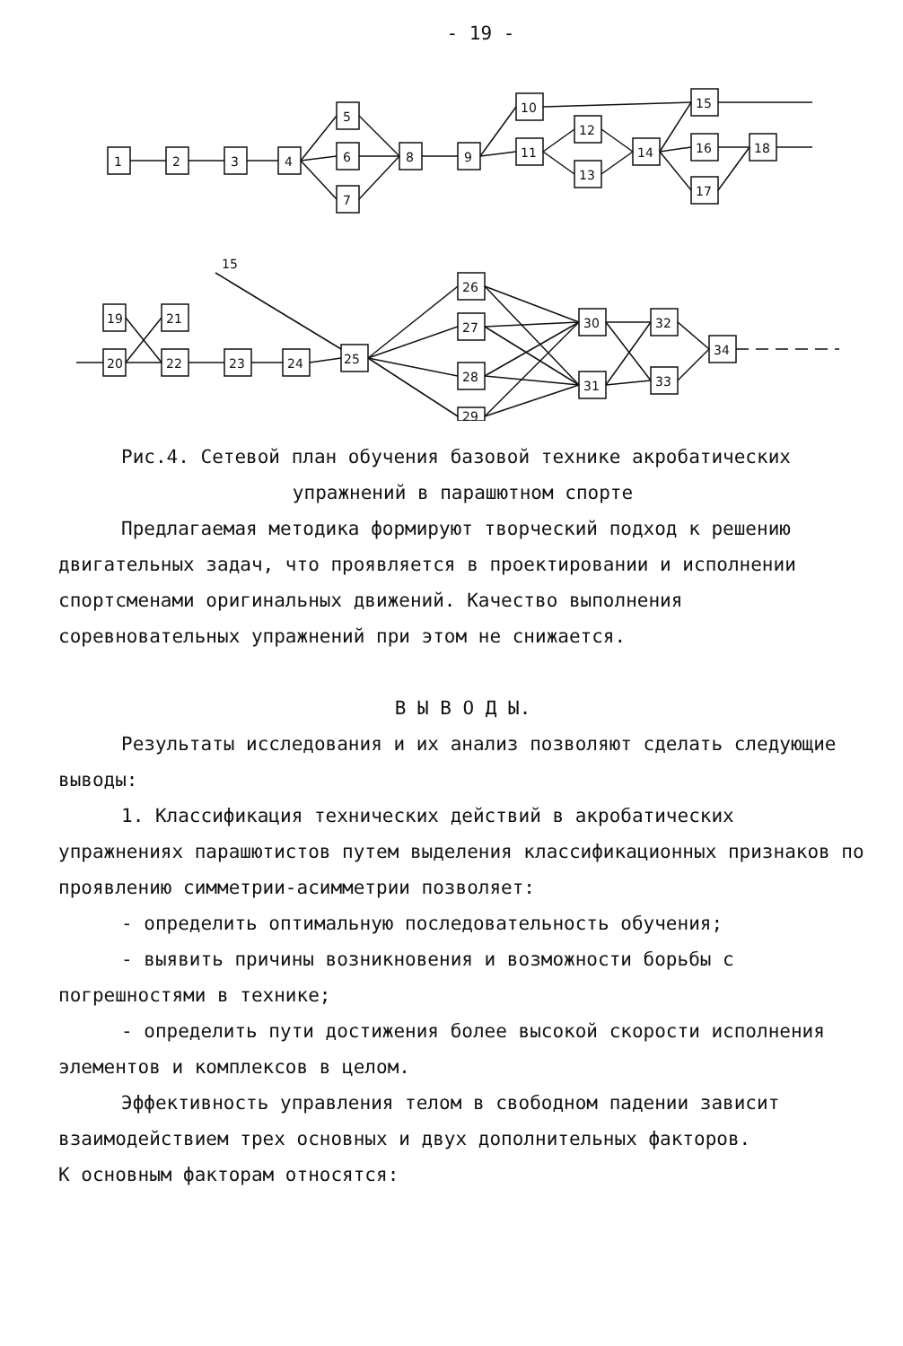- 19 -
1
2
3
4
5
6
7
8
9
10
11
12
13
14
15
16
17
18
15
19
20
21
22
23
24
25
26
27
28
29
30
31
32
33
34
Рис.4. Сетевой план обучения базовой технике акробатических
упражнений в парашютном спорте
Предлагаемая методика формируют творческий подход к решению двигательных задач, что проявляется в проектировании и исполнении спортсменами оригинальных движений. Качество выполнения соревновательных упражнений при этом не снижается.
В Ы В О Д Ы.
Результаты исследования и их анализ позволяют сделать следующие выводы:
1. Классификация технических действий в акробатических упражнениях парашютистов путем выделения классификационных признаков по проявлению симметрии-асимметрии позволяет:
- определить оптимальную последовательность обучения;
- выявить причины возникновения и возможности борьбы с погрешностями в технике;
- определить пути достижения более высокой скорости исполнения элементов и комплексов в целом.
Эффективность управления телом в свободном падении зависит взаимодействием трех основных и двух дополнительных факторов.
К основным факторам относятся: